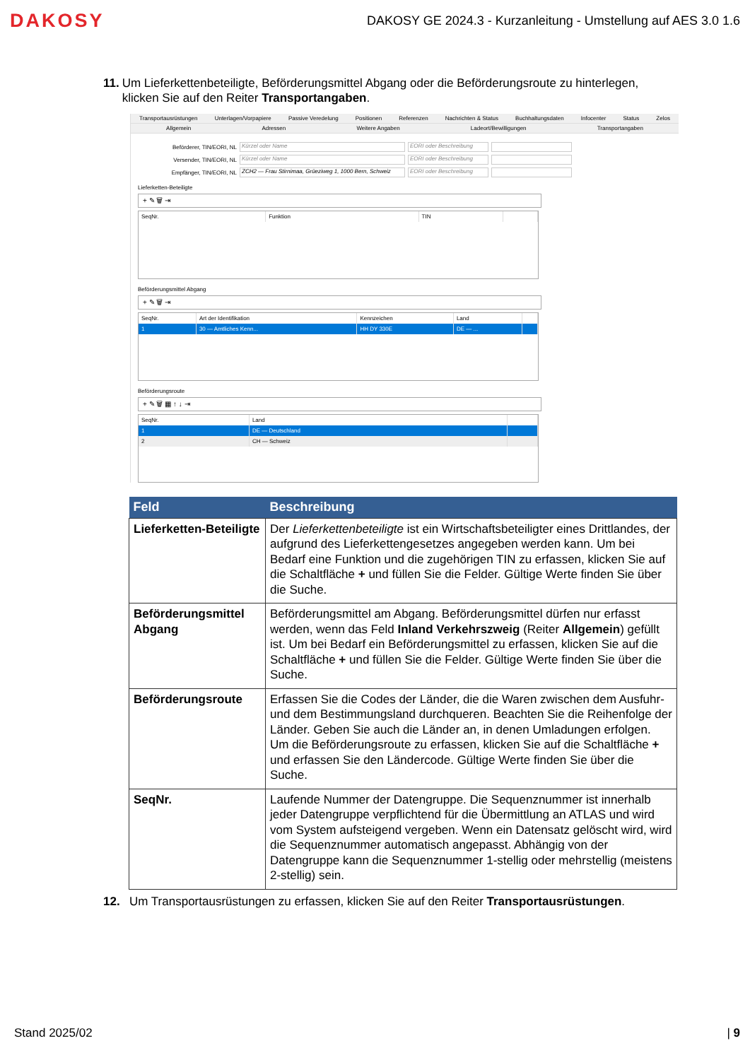DAKOSY
DAKOSY GE 2024.3 - Kurzanleitung - Umstellung auf AES 3.0 1.6
11. Um Lieferkettenbeteiligte, Beförderungsmittel Abgang oder die Beförderungsroute zu hinterlegen, klicken Sie auf den Reiter Transportangaben.
Transportausrüstungen Unterlagen/Vorpapiere Passive Veredelung Positionen Referenzen Nachrichten & Status Buchhaltungsdaten Infocenter Status Zelos
Allgemein Adressen Weitere Angaben Ladeort/Bewilligungen Transportangaben
Beförderer, TIN/EORI, NL Kürzel oder Name EORI oder Beschreibung
Versender, TIN/EORI, NL Kürzel oder Name EORI oder Beschreibung
Empfänger, TIN/EORI, NL ZCH2 — Frau Stirnimaa, Grüeziweg 1, 1000 Bern, Schweiz EORI oder Beschreibung
Lieferketten-Beteiligte
+ ✎ 🗑 ⇥
| SeqNr. | Funktion | TIN | |
| --- | --- | --- | --- |
Beförderungsmittel Abgang
+ ✎ 🗑 ⇥
| SeqNr. | Art der Identifikation | Kennzeichen | Land | |
| --- | --- | --- | --- | --- |
| 1 | 30 — Amtliches Kenn... | HH DY 330E | DE — ... | |
Beförderungsroute
+ ✎ 🗑 ▦ ↑ ↓ ⇥
| SeqNr. | Land | |
| --- | --- | --- |
| 1 | DE — Deutschland | |
| 2 | CH — Schweiz | |
| Feld | Beschreibung |
| --- | --- |
| Lieferketten-Beteiligte | Der Lieferkettenbeteiligte ist ein Wirtschaftsbeteiligter eines Drittlandes, der aufgrund des Lieferkettengesetzes angegeben werden kann. Um bei Bedarf eine Funktion und die zugehörigen TIN zu erfassen, klicken Sie auf die Schaltfläche + und füllen Sie die Felder. Gültige Werte finden Sie über die Suche. |
| Beförderungsmittel Abgang | Beförderungsmittel am Abgang. Beförderungsmittel dürfen nur erfasst werden, wenn das Feld Inland Verkehrszweig (Reiter Allgemein ) gefüllt ist. Um bei Bedarf ein Beförderungsmittel zu erfassen, klicken Sie auf die Schaltfläche + und füllen Sie die Felder. Gültige Werte finden Sie über die Suche. |
| Beförderungsroute | Erfassen Sie die Codes der Länder, die die Waren zwischen dem Ausfuhr- und dem Bestimmungsland durchqueren. Beachten Sie die Reihenfolge der Länder. Geben Sie auch die Länder an, in denen Umladungen erfolgen. Um die Beförderungsroute zu erfassen, klicken Sie auf die Schaltfläche + und erfassen Sie den Ländercode. Gültige Werte finden Sie über die Suche. |
| SeqNr. | Laufende Nummer der Datengruppe. Die Sequenznummer ist innerhalb jeder Datengruppe verpflichtend für die Übermittlung an ATLAS und wird vom System aufsteigend vergeben. Wenn ein Datensatz gelöscht wird, wird die Sequenznummer automatisch angepasst. Abhängig von der Datengruppe kann die Sequenznummer 1-stellig oder mehrstellig (meistens 2-stellig) sein. |
12. Um Transportausrüstungen zu erfassen, klicken Sie auf den Reiter Transportausrüstungen.
Stand 2025/02 | 9